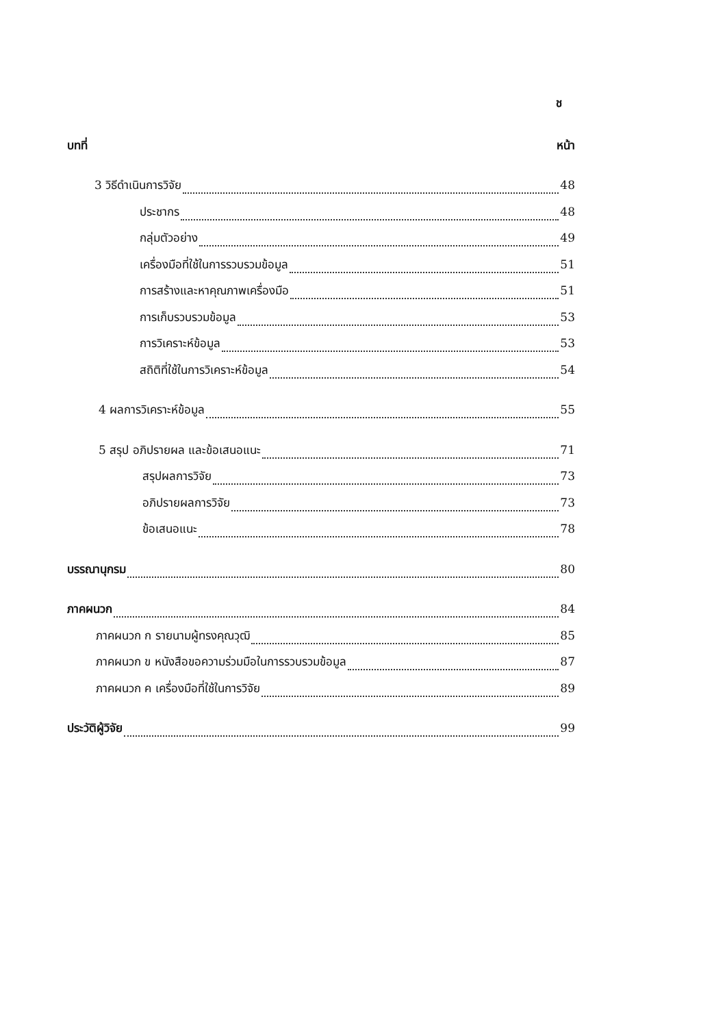ช
บทที่ หน้า
3 วิธีดำเนินการวิจัย 48
ประชากร 48
กลุ่มตัวอย่าง 49
เครื่องมือที่ใช้ในการรวบรวมข้อมูล 51
การสร้างและหาคุณภาพเครื่องมือ 51
การเก็บรวบรวมข้อมูล 53
การวิเคราะห์ข้อมูล 53
สถิติที่ใช้ในการวิเคราะห์ข้อมูล 54
4 ผลการวิเคราะห์ข้อมูล 55
5 สรุป อภิปรายผล และข้อเสนอแนะ 71
สรุปผลการวิจัย 73
อภิปรายผลการวิจัย 73
ข้อเสนอแนะ 78
บรรณานุกรม 80
ภาคผนวก 84
ภาคผนวก ก รายนามผู้ทรงคุณวุฒิ 85
ภาคผนวก ข หนังสือขอความร่วมมือในการรวบรวมข้อมูล 87
ภาคผนวก ค เครื่องมือที่ใช้ในการวิจัย 89
ประวัติผู้วิจัย 99